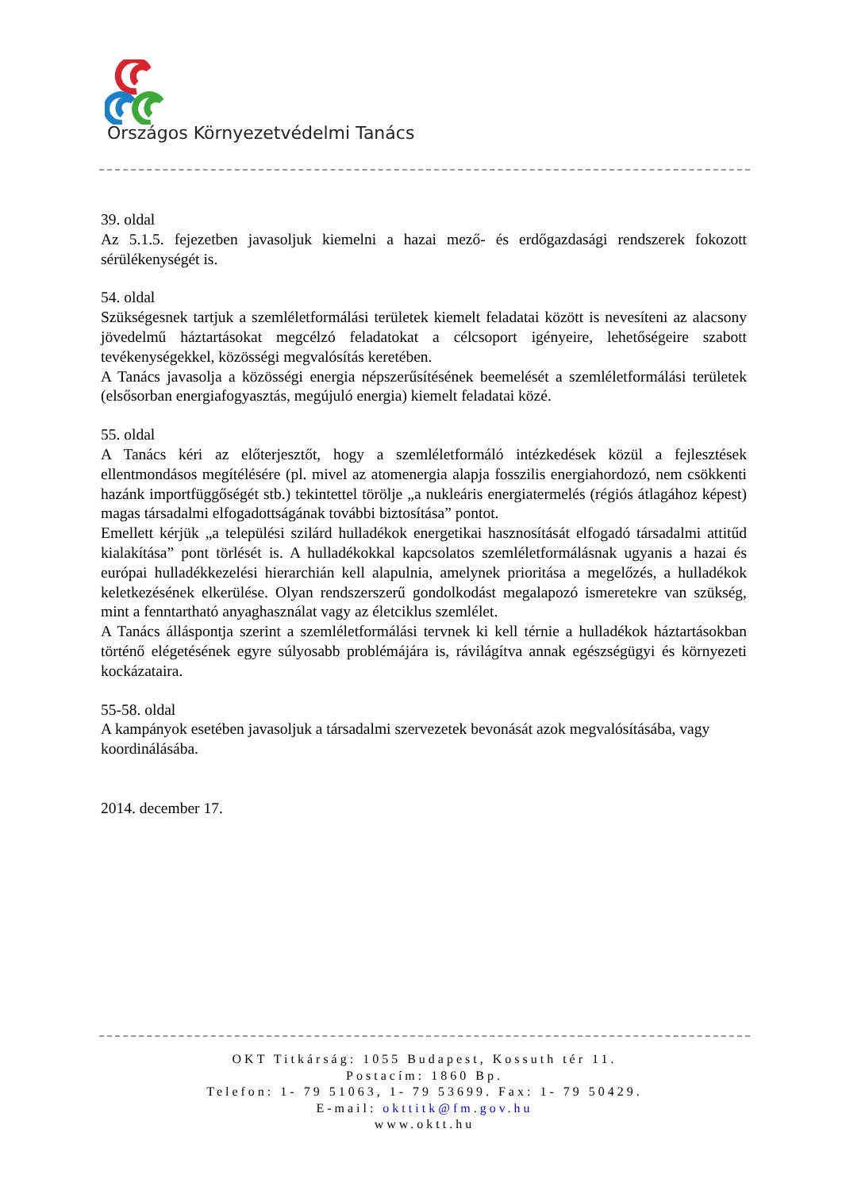Országos Környezetvédelmi Tanács
39. oldal
Az 5.1.5. fejezetben javasoljuk kiemelni a hazai mező- és erdőgazdasági rendszerek fokozott sérülékenységét is.
54. oldal
Szükségesnek tartjuk a szemléletformálási területek kiemelt feladatai között is nevesíteni az alacsony jövedelmű háztartásokat megcélzó feladatokat a célcsoport igényeire, lehetőségeire szabott tevékenységekkel, közösségi megvalósítás keretében.
A Tanács javasolja a közösségi energia népszerűsítésének beemelését a szemléletformálási területek (elsősorban energiafogyasztás, megújuló energia) kiemelt feladatai közé.
55. oldal
A Tanács kéri az előterjesztőt, hogy a szemléletformáló intézkedések közül a fejlesztések ellentmondásos megítélésére (pl. mivel az atomenergia alapja fosszilis energiahordozó, nem csökkenti hazánk importfüggőségét stb.) tekintettel törölje „a nukleáris energiatermelés (régiós átlagához képest) magas társadalmi elfogadottságának további biztosítása” pontot.
Emellett kérjük „a települési szilárd hulladékok energetikai hasznosítását elfogadó társadalmi attitűd kialakítása” pont törlését is. A hulladékokkal kapcsolatos szemléletformálásnak ugyanis a hazai és európai hulladékkezelési hierarchián kell alapulnia, amelynek prioritása a megelőzés, a hulladékok keletkezésének elkerülése. Olyan rendszerszerű gondolkodást megalapozó ismeretekre van szükség, mint a fenntartható anyaghasználat vagy az életciklus szemlélet.
A Tanács álláspontja szerint a szemléletformálási tervnek ki kell térnie a hulladékok háztartásokban történő elégetésének egyre súlyosabb problémájára is, rávilágítva annak egészségügyi és környezeti kockázataira.
55-58. oldal
A kampányok esetében javasoljuk a társadalmi szervezetek bevonását azok megvalósításába, vagy koordinálásába.
2014. december 17.
OKT Titkárság: 1055 Budapest, Kossuth tér 11.
Postacím: 1860 Bp.
Telefon: 1- 79 51063, 1- 79 53699. Fax: 1- 79 50429.
E-mail: okttitk@fm.gov.hu
www.oktt.hu